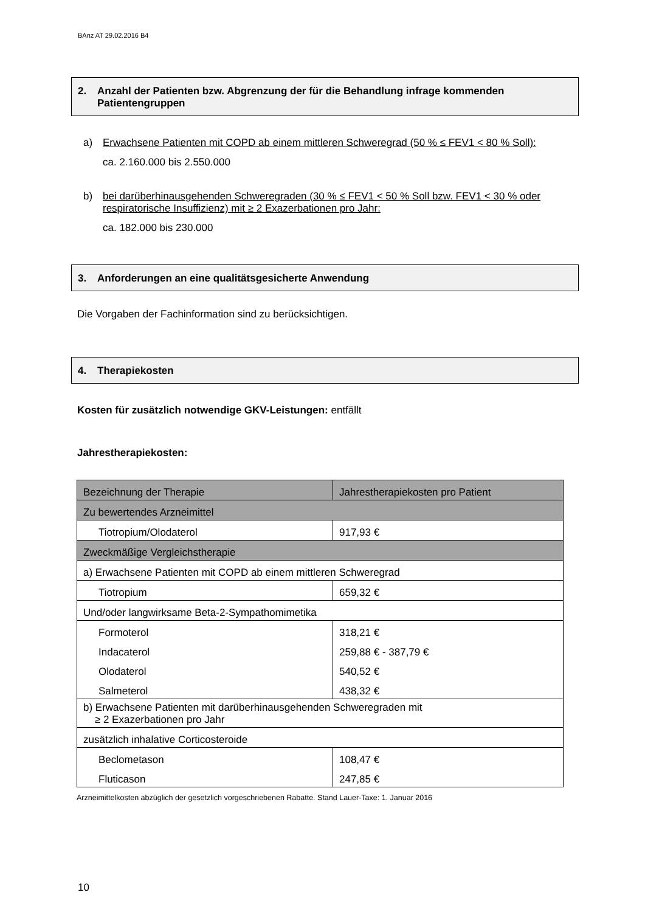BAnz AT 29.02.2016 B4
2. Anzahl der Patienten bzw. Abgrenzung der für die Behandlung infrage kommenden Patientengruppen
a) Erwachsene Patienten mit COPD ab einem mittleren Schweregrad (50 % ≤ FEV1 < 80 % Soll):
ca. 2.160.000 bis 2.550.000
b) bei darüberhinausgehenden Schweregraden (30 % ≤ FEV1 < 50 % Soll bzw. FEV1 < 30 % oder respiratorische Insuffizienz) mit ≥ 2 Exazerbationen pro Jahr:
ca. 182.000 bis 230.000
3. Anforderungen an eine qualitätsgesicherte Anwendung
Die Vorgaben der Fachinformation sind zu berücksichtigen.
4. Therapiekosten
Kosten für zusätzlich notwendige GKV-Leistungen: entfällt
Jahrestherapiekosten:
| Bezeichnung der Therapie | Jahrestherapiekosten pro Patient |
| Zu bewertendes Arzneimittel | |
| Tiotropium/Olodaterol | 917,93 € |
| Zweckmäßige Vergleichstherapie | |
| a) Erwachsene Patienten mit COPD ab einem mittleren Schweregrad | |
| Tiotropium | 659,32 € |
| Und/oder langwirksame Beta-2-Sympathomimetika | |
| Formoterol | 318,21 € |
| Indacaterol | 259,88 € - 387,79 € |
| Olodaterol | 540,52 € |
| Salmeterol | 438,32 € |
| b) Erwachsene Patienten mit darüberhinausgehenden Schweregraden mit ≥ 2 Exazerbationen pro Jahr | |
| zusätzlich inhalative Corticosteroide | |
| Beclometason | 108,47 € |
| Fluticason | 247,85 € |
Arzneimittelkosten abzüglich der gesetzlich vorgeschriebenen Rabatte. Stand Lauer-Taxe: 1. Januar 2016
10